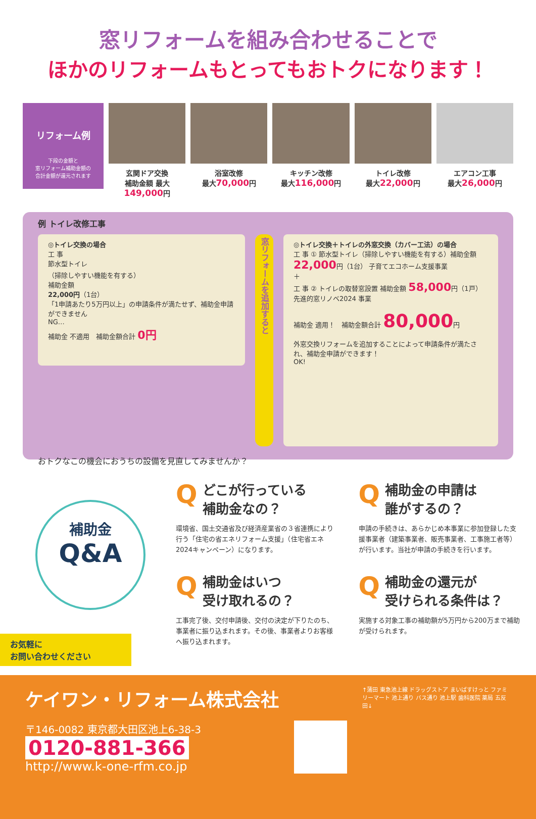窓リフォームを組み合わせることで
ほかのリフォームもとってもおトクになります！
リフォーム例
下段の金額と
窓リフォーム補助金額の
合計金額が還元されます
玄関ドア交換
補助金額 最大149,000円
浴室改修
最大70,000円
キッチン改修
最大116,000円
トイレ改修
最大22,000円
エアコン工事
最大26,000円
例 トイレ改修工事
◎トイレ交換の場合
工 事
節水型トイレ
（掃除しやすい機能を有する）
補助金額
22,000円（1台）
「1申請あたり5万円以上」の申請条件が満たせず、補助金申請ができません
NG…
補助金 不適用　補助金額合計 0円
窓リフォームを追加すると
◎トイレ交換＋トイレの外窓交換（カバー工法）の場合
工 事 ① 節水型トイレ（掃除しやすい機能を有する）補助金額 22,000円（1台） 子育てエコホーム支援事業
＋
工 事 ② トイレの取替窓設置 補助金額 58,000円（1戸） 先進的窓リノベ2024 事業
補助金 適用！　補助金額合計 80,000円
外窓交換リフォームを追加することによって申請条件が満たされ、補助金申請ができます！
OK!
おトクなこの機会におうちの設備を見直してみませんか？
補助金
Q&A
Qどこが行っている
補助金なの？
環境省、国土交通省及び経済産業省の３省連携により行う「住宅の省エネリフォーム支援」（住宅省エネ2024キャンペーン）になります。
Q補助金の申請は
誰がするの？
申請の手続きは、あらかじめ本事業に参加登録した支援事業者（建築事業者、販売事業者、工事施工者等）が行います。当社が申請の手続きを行います。
Q補助金はいつ
受け取れるの？
工事完了後、交付申請後、交付の決定が下りたのち、事業者に振り込まれます。その後、事業者よりお客様へ振り込まれます。
Q補助金の還元が
受けられる条件は？
実施する対象工事の補助額が5万円から200万まで補助が受けられます。
お気軽に
お問い合わせください
ケイワン・リフォーム株式会社
〒146-0082 東京都大田区池上6-38-3
0120-881-366
http://www.k-one-rfm.co.jp
↑蒲田 東急池上線 ドラッグストア まいばすけっと ファミリーマート 池上通り バス通り 池上駅 歯科医院 薬局 五反田↓